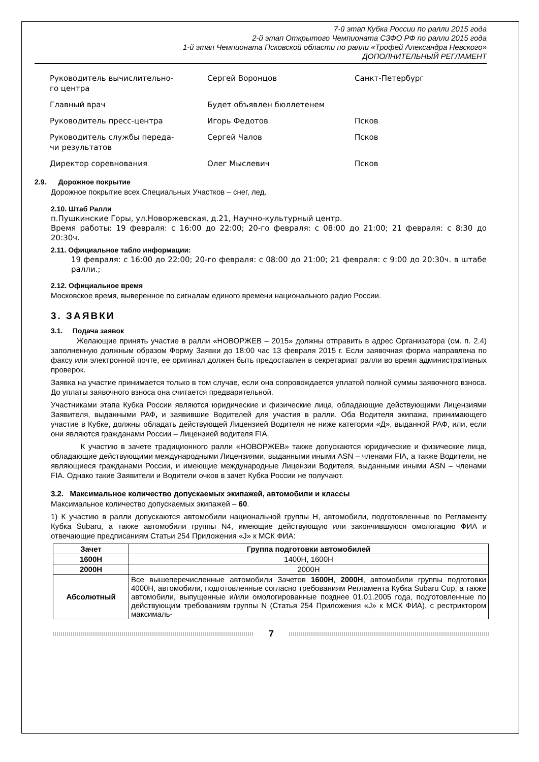7-й этап Кубка России по ралли 2015 года
2-й этап Открытого Чемпионата СЗФО РФ по ралли 2015 года
1-й этап Чемпионата Псковской области по ралли «Трофей Александра Невского»
ДОПОЛНИТЕЛЬНЫЙ РЕГЛАМЕНТ
| Руководитель вычислительно- го центра | Сергей Воронцов | Санкт-Петербург |
| Главный врач | Будет объявлен бюллетенем | |
| Руководитель пресс-центра | Игорь Федотов | Псков |
| Руководитель службы переда- чи результатов | Сергей Чалов | Псков |
| Директор соревнования | Олег Мыслевич | Псков |
2.9. Дорожное покрытие
Дорожное покрытие всех Специальных Участков – снег, лед.
2.10. Штаб Ралли
п.Пушкинские Горы, ул.Новоржевская, д.21, Научно-культурный центр.
Время работы: 19 февраля: с 16:00 до 22:00; 20-го февраля: с 08:00 до 21:00; 21 февраля: с 8:30 до 20:30ч.
2.11. Официальное табло информации:
19 февраля: с 16:00 до 22:00; 20-го февраля: с 08:00 до 21:00; 21 февраля: с 9:00 до 20:30ч. в штабе ралли.;
2.12. Официальное время
Московское время, выверенное по сигналам единого времени национального радио России.
3. ЗАЯВКИ
3.1. Подача заявок
Желающие принять участие в ралли «НОВОРЖЕВ – 2015» должны отправить в адрес Организатора (см. п. 2.4) заполненную должным образом Форму Заявки до 18:00 час 13 февраля 2015 г. Если заявочная форма направлена по факсу или электронной почте, ее оригинал должен быть предоставлен в секретариат ралли во время административных проверок.
Заявка на участие принимается только в том случае, если она сопровождается уплатой полной суммы заявочного взноса. До уплаты заявочного взноса она считается предварительной.
Участниками этапа Кубка России являются юридические и физические лица, обладающие действующими Лицензиями Заявителя, выданными РАФ, и заявившие Водителей для участия в ралли. Оба Водителя экипажа, принимающего участие в Кубке, должны обладать действующей Лицензией Водителя не ниже категории «Д», выданной РАФ, или, если они являются гражданами России – Лицензией водителя FIA.
К участию в зачете традиционного ралли «НОВОРЖЕВ» также допускаются юридические и физические лица, обладающие действующими международными Лицензиями, выданными иными ASN – членами FIA, а также Водители, не являющиеся гражданами России, и имеющие международные Лицензии Водителя, выданными иными ASN – членами FIA. Однако такие Заявители и Водители очков в зачет Кубка России не получают.
3.2. Максимальное количество допускаемых экипажей, автомобили и классы
Максимальное количество допускаемых экипажей – 60.
1) К участию в ралли допускаются автомобили национальной группы Н, автомобили, подготовленные по Регламенту Кубка Subaru, а также автомобили группы N4, имеющие действующую или закончившуюся омологацию ФИА и отвечающие предписаниям Статьи 254 Приложения «J» к МСК ФИА:
| Зачет | Группа подготовки автомобилей |
| --- | --- |
| 1600Н | 1400Н, 1600Н |
| 2000Н | 2000Н |
| Абсолютный | Все вышеперечисленные автомобили Зачетов 1600Н , 2000Н , автомобили группы подготовки 4000Н, автомобили, подготовленные согласно требованиям Регламента Кубка Subaru Cup, а также автомобили, выпущенные и/или омологированные позднее 01.01.2005 года, подготовленные по действующим требованиям группы N (Статья 254 Приложения «J» к МСК ФИА), с рестриктором максималь- |
7